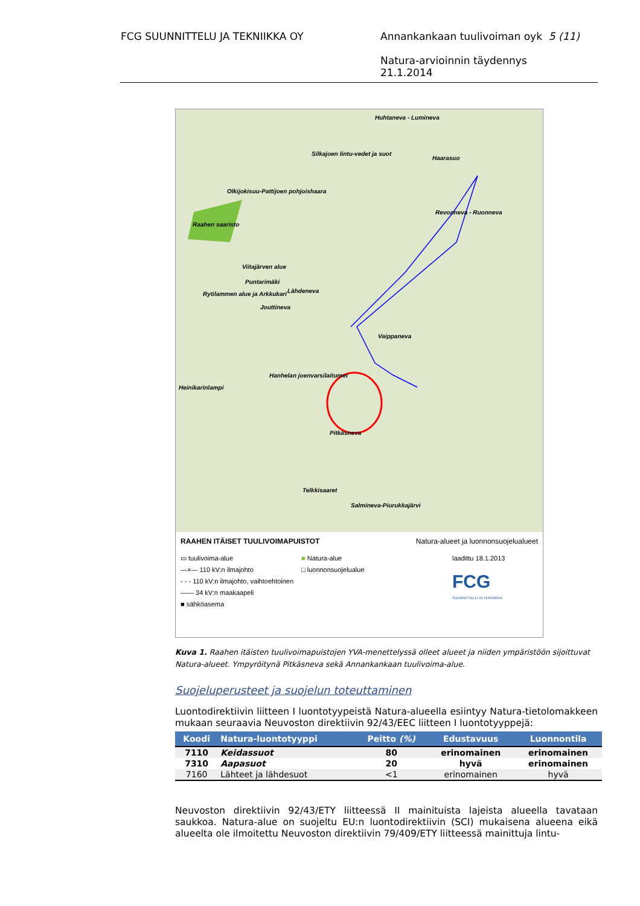FCG SUUNNITTELU JA TEKNIIKKA OY
Annankankaan tuulivoiman oyk 5 (11)
Natura-arvioinnin täydennys
21.1.2014
Huhtaneva - Lumineva
Silkajoen lintu-vedet ja suot
Haarasuo
Olkijokisuu-Pattijoen pohjoishaara
Revonneva - Ruonneva
Raahen saaristo
Viitajärven alue
Puntarimäki
Rytilammen alue ja Arkkukari Lähdeneva
Jouttineva
Vaippaneva
Hanhelan joenvarsilaitumet
Heinikarinlampi
Pitkäsneva
Telkkisaaret
Salmineva-Piurukkajärvi
RAAHEN ITÄISET TUULIVOIMAPUISTOT Natura-alueet ja luonnonsuojelualueet
▭ tuulivoima-alue
—×— 110 kV:n ilmajohto
- - - 110 kV:n ilmajohto, vaihtoehtoinen
—— 34 kV:n maakaapeli
■ sähköasema
■ Natura-alue
□ luonnonsuojelualue
laadittu 18.1.2013
FCG
SUUNNITTELU JA TEKNIIKKA
Kuva 1. Raahen itäisten tuulivoimapuistojen YVA-menettelyssä olleet alueet ja niiden ympäristöön sijoittuvat Natura-alueet. Ympyröitynä Pitkäsneva sekä Annankankaan tuulivoima-alue.
Suojeluperusteet ja suojelun toteuttaminen
Luontodirektiivin liitteen I luontotyypeistä Natura-alueella esiintyy Natura-tietolomakkeen mukaan seuraavia Neuvoston direktiivin 92/43/EEC liitteen I luontotyyppejä:
| Koodi | Natura-luontotyyppi | Peitto (%) | Edustavuus | Luonnontila |
| --- | --- | --- | --- | --- |
| 7110 | Keidassuot | 80 | erinomainen | erinomainen |
| 7310 | Aapasuot | 20 | hyvä | erinomainen |
| 7160 | Lähteet ja lähdesuot | <1 | erinomainen | hyvä |
Neuvoston direktiivin 92/43/ETY liitteessä II mainituista lajeista alueella tavataan saukkoa. Natura-alue on suojeltu EU:n luontodirektiivin (SCI) mukaisena alueena eikä alueelta ole ilmoitettu Neuvoston direktiivin 79/409/ETY liitteessä mainittuja lintu-